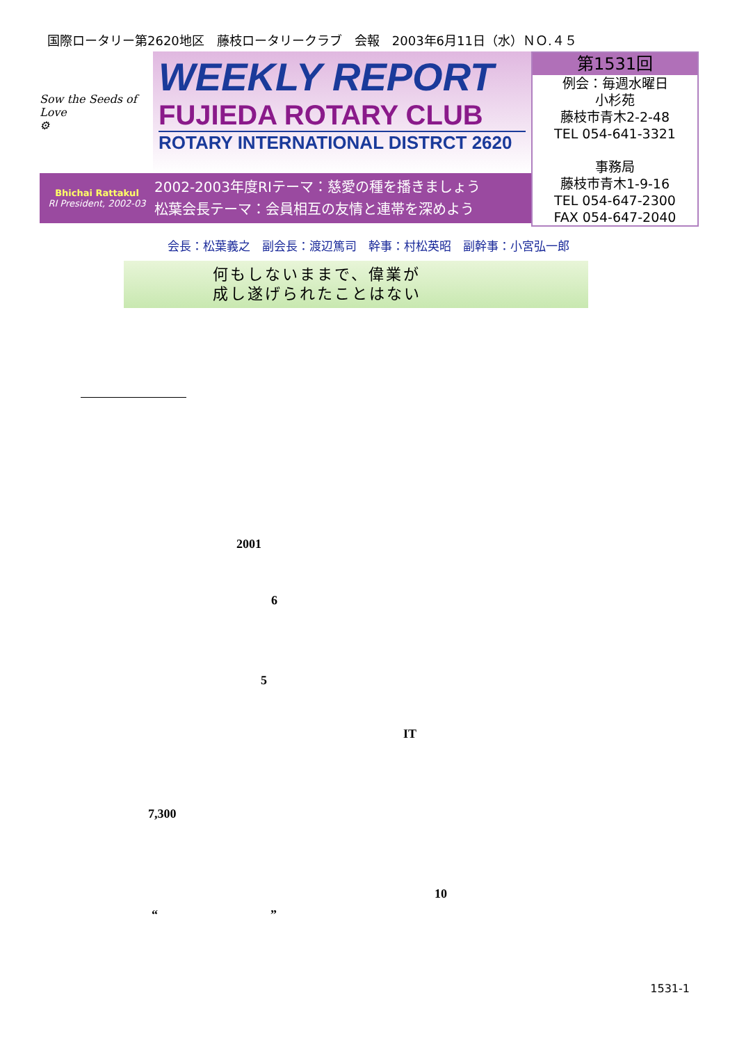国際ロータリー第2620地区　藤枝ロータリークラブ　会報　2003年6月11日（水）ＮＯ.４５
Sow the Seeds of Love
⚙
WEEKLY REPORT
FUJIEDA ROTARY CLUB
ROTARY INTERNATIONAL DISTRCT 2620
Bhichai Rattakul
RI President, 2002-03
2002-2003年度RIテーマ：慈愛の種を播きましょう
松葉会長テーマ：会員相互の友情と連帯を深めよう
第1531回
例会：毎週水曜日
小杉苑
藤枝市青木2-2-48
TEL 054-641-3321
事務局
藤枝市青木1-9-16
TEL 054-647-2300
FAX 054-647-2040
会長：松葉義之　副会長：渡辺篤司　幹事：村松英昭　副幹事：小宮弘一郎
何もしないままで、偉業が
成し遂げられたことはない
2001
6
5
IT
7,300
10
“　　　　　　　　　”
1531-1